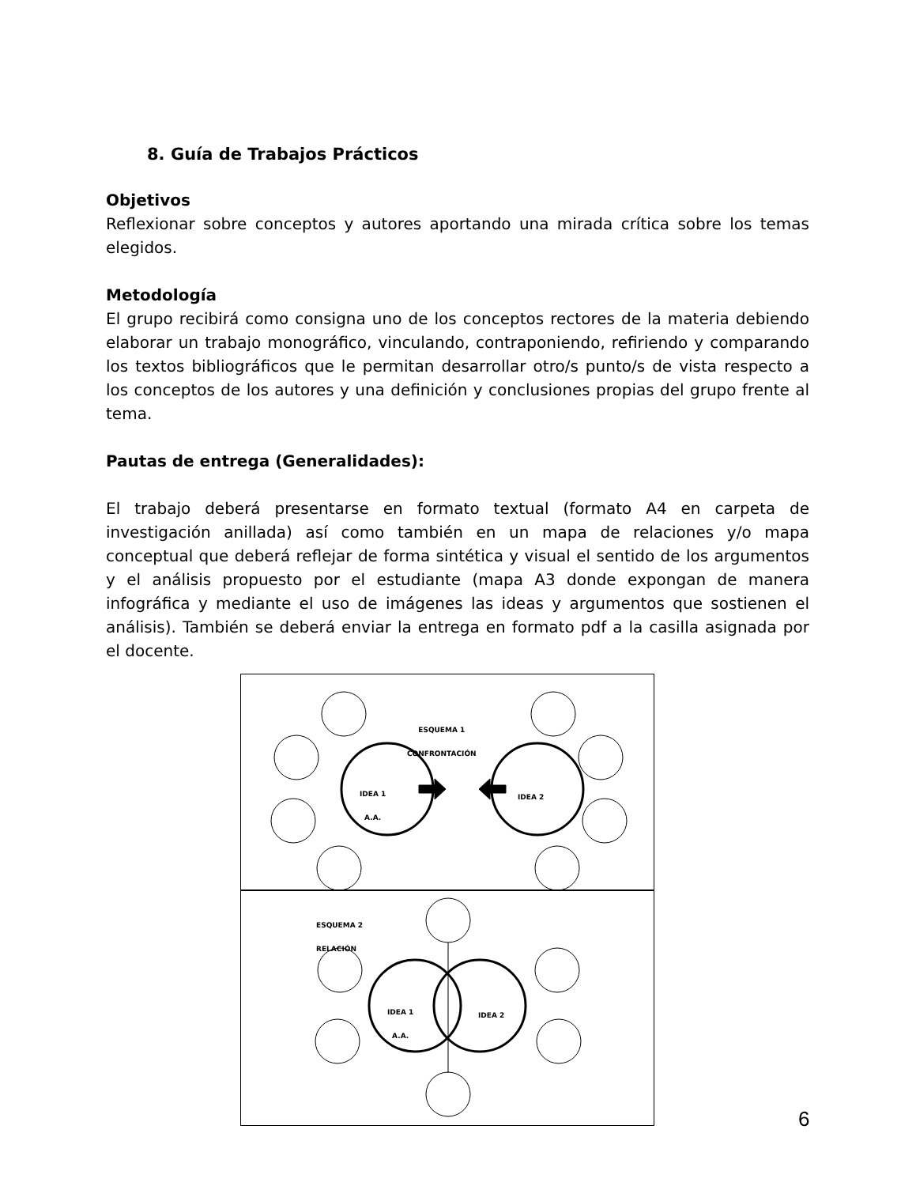8. Guía de Trabajos Prácticos
Objetivos
Reflexionar sobre conceptos y autores aportando una mirada crítica sobre los temas elegidos.
Metodología
El grupo recibirá como consigna uno de los conceptos rectores de la materia debiendo elaborar un trabajo monográfico, vinculando, contraponiendo, refiriendo y comparando los textos bibliográficos que le permitan desarrollar otro/s punto/s de vista respecto a los conceptos de los autores y una definición y conclusiones propias del grupo frente al tema.
Pautas de entrega (Generalidades):
El trabajo deberá presentarse en formato textual (formato A4 en carpeta de investigación anillada) así como también en un mapa de relaciones y/o mapa conceptual que deberá reflejar de forma sintética y visual el sentido de los argumentos y el análisis propuesto por el estudiante (mapa A3 donde expongan de manera infográfica y mediante el uso de imágenes las ideas y argumentos que sostienen el análisis). También se deberá enviar la entrega en formato pdf a la casilla asignada por el docente.
ESQUEMA 1
CONFRONTACIÓN
IDEA 1
A.A.
IDEA 2
ESQUEMA 2
RELACIÓN
IDEA 1
A.A.
IDEA 2
6